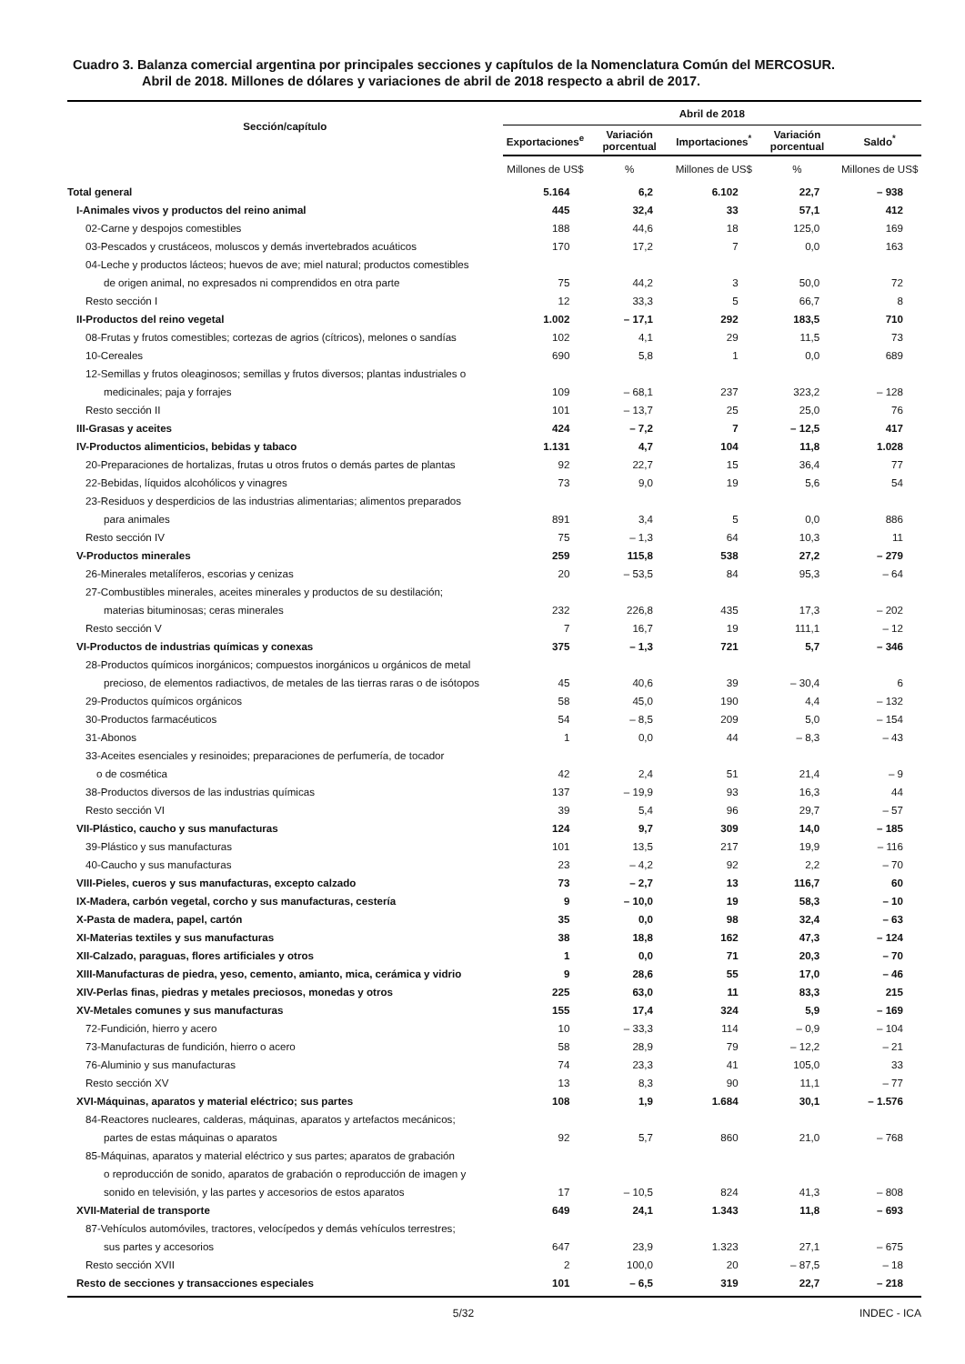Cuadro 3. Balanza comercial argentina por principales secciones y capítulos de la Nomenclatura Común del MERCOSUR.
Abril de 2018. Millones de dólares y variaciones de abril de 2018 respecto a abril de 2017.
| Sección/capítulo | Abril de 2018 | | | | |
| --- | --- | --- | --- | --- | --- |
| | Exportaciones<sup>e</sup> | Variación porcentual | Importaciones<sup>*</sup> | Variación porcentual | Saldo<sup>*</sup> |
| | Millones de US$ | % | Millones de US$ | % | Millones de US$ |
| Total general | 5.164 | 6,2 | 6.102 | 22,7 | – 938 |
| I-Animales vivos y productos del reino animal | 445 | 32,4 | 33 | 57,1 | 412 |
| 02-Carne y despojos comestibles | 188 | 44,6 | 18 | 125,0 | 169 |
| 03-Pescados y crustáceos, moluscos y demás invertebrados acuáticos | 170 | 17,2 | 7 | 0,0 | 163 |
| 04-Leche y productos lácteos; huevos de ave; miel natural; productos comestibles de origen animal, no expresados ni comprendidos en otra parte | 75 | 44,2 | 3 | 50,0 | 72 |
| Resto sección I | 12 | 33,3 | 5 | 66,7 | 8 |
| II-Productos del reino vegetal | 1.002 | – 17,1 | 292 | 183,5 | 710 |
| 08-Frutas y frutos comestibles; cortezas de agrios (cítricos), melones o sandías | 102 | 4,1 | 29 | 11,5 | 73 |
| 10-Cereales | 690 | 5,8 | 1 | 0,0 | 689 |
| 12-Semillas y frutos oleaginosos; semillas y frutos diversos; plantas industriales o medicinales; paja y forrajes | 109 | – 68,1 | 237 | 323,2 | – 128 |
| Resto sección II | 101 | – 13,7 | 25 | 25,0 | 76 |
| III-Grasas y aceites | 424 | – 7,2 | 7 | – 12,5 | 417 |
| IV-Productos alimenticios, bebidas y tabaco | 1.131 | 4,7 | 104 | 11,8 | 1.028 |
| 20-Preparaciones de hortalizas, frutas u otros frutos o demás partes de plantas | 92 | 22,7 | 15 | 36,4 | 77 |
| 22-Bebidas, líquidos alcohólicos y vinagres | 73 | 9,0 | 19 | 5,6 | 54 |
| 23-Residuos y desperdicios de las industrias alimentarias; alimentos preparados para animales | 891 | 3,4 | 5 | 0,0 | 886 |
| Resto sección IV | 75 | – 1,3 | 64 | 10,3 | 11 |
| V-Productos minerales | 259 | 115,8 | 538 | 27,2 | – 279 |
| 26-Minerales metalíferos, escorias y cenizas | 20 | – 53,5 | 84 | 95,3 | – 64 |
| 27-Combustibles minerales, aceites minerales y productos de su destilación; materias bituminosas; ceras minerales | 232 | 226,8 | 435 | 17,3 | – 202 |
| Resto sección V | 7 | 16,7 | 19 | 111,1 | – 12 |
| VI-Productos de industrias químicas y conexas | 375 | – 1,3 | 721 | 5,7 | – 346 |
| 28-Productos químicos inorgánicos; compuestos inorgánicos u orgánicos de metal precioso, de elementos radiactivos, de metales de las tierras raras o de isótopos | 45 | 40,6 | 39 | – 30,4 | 6 |
| 29-Productos químicos orgánicos | 58 | 45,0 | 190 | 4,4 | – 132 |
| 30-Productos farmacéuticos | 54 | – 8,5 | 209 | 5,0 | – 154 |
| 31-Abonos | 1 | 0,0 | 44 | – 8,3 | – 43 |
| 33-Aceites esenciales y resinoides; preparaciones de perfumería, de tocador o de cosmética | 42 | 2,4 | 51 | 21,4 | – 9 |
| 38-Productos diversos de las industrias químicas | 137 | – 19,9 | 93 | 16,3 | 44 |
| Resto sección VI | 39 | 5,4 | 96 | 29,7 | – 57 |
| VII-Plástico, caucho y sus manufacturas | 124 | 9,7 | 309 | 14,0 | – 185 |
| 39-Plástico y sus manufacturas | 101 | 13,5 | 217 | 19,9 | – 116 |
| 40-Caucho y sus manufacturas | 23 | – 4,2 | 92 | 2,2 | – 70 |
| VIII-Pieles, cueros y sus manufacturas, excepto calzado | 73 | – 2,7 | 13 | 116,7 | 60 |
| IX-Madera, carbón vegetal, corcho y sus manufacturas, cestería | 9 | – 10,0 | 19 | 58,3 | – 10 |
| X-Pasta de madera, papel, cartón | 35 | 0,0 | 98 | 32,4 | – 63 |
| XI-Materias textiles y sus manufacturas | 38 | 18,8 | 162 | 47,3 | – 124 |
| XII-Calzado, paraguas, flores artificiales y otros | 1 | 0,0 | 71 | 20,3 | – 70 |
| XIII-Manufacturas de piedra, yeso, cemento, amianto, mica, cerámica y vidrio | 9 | 28,6 | 55 | 17,0 | – 46 |
| XIV-Perlas finas, piedras y metales preciosos, monedas y otros | 225 | 63,0 | 11 | 83,3 | 215 |
| XV-Metales comunes y sus manufacturas | 155 | 17,4 | 324 | 5,9 | – 169 |
| 72-Fundición, hierro y acero | 10 | – 33,3 | 114 | – 0,9 | – 104 |
| 73-Manufacturas de fundición, hierro o acero | 58 | 28,9 | 79 | – 12,2 | – 21 |
| 76-Aluminio y sus manufacturas | 74 | 23,3 | 41 | 105,0 | 33 |
| Resto sección XV | 13 | 8,3 | 90 | 11,1 | – 77 |
| XVI-Máquinas, aparatos y material eléctrico; sus partes | 108 | 1,9 | 1.684 | 30,1 | – 1.576 |
| 84-Reactores nucleares, calderas, máquinas, aparatos y artefactos mecánicos; partes de estas máquinas o aparatos | 92 | 5,7 | 860 | 21,0 | – 768 |
| 85-Máquinas, aparatos y material eléctrico y sus partes; aparatos de grabación o reproducción de sonido, aparatos de grabación o reproducción de imagen y sonido en televisión, y las partes y accesorios de estos aparatos | 17 | – 10,5 | 824 | 41,3 | – 808 |
| XVII-Material de transporte | 649 | 24,1 | 1.343 | 11,8 | – 693 |
| 87-Vehículos automóviles, tractores, velocípedos y demás vehículos terrestres; sus partes y accesorios | 647 | 23,9 | 1.323 | 27,1 | – 675 |
| Resto sección XVII | 2 | 100,0 | 20 | – 87,5 | – 18 |
| Resto de secciones y transacciones especiales | 101 | – 6,5 | 319 | 22,7 | – 218 |
5/32 INDEC - ICA